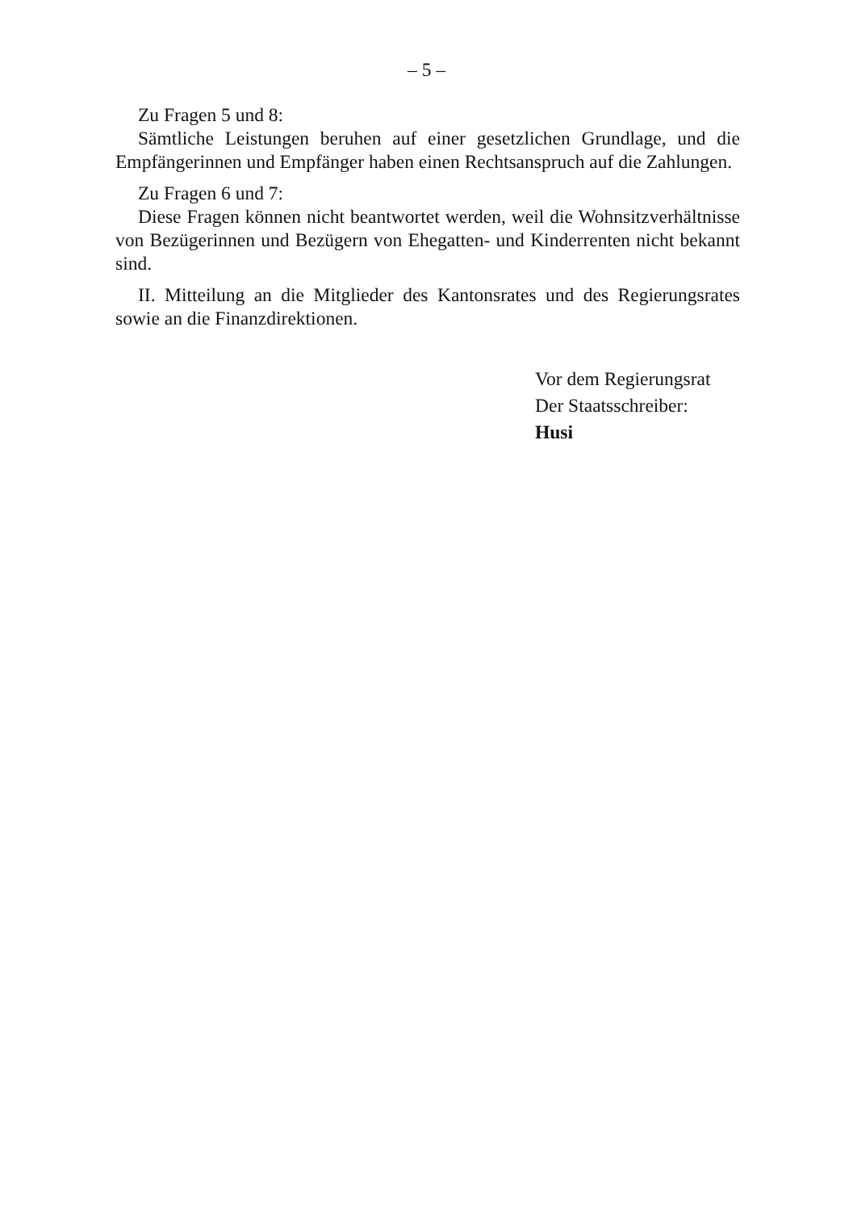– 5 –
Zu Fragen 5 und 8:
Sämtliche Leistungen beruhen auf einer gesetzlichen Grundlage, und die Empfängerinnen und Empfänger haben einen Rechtsanspruch auf die Zahlungen.
Zu Fragen 6 und 7:
Diese Fragen können nicht beantwortet werden, weil die Wohnsitzverhältnisse von Bezügerinnen und Bezügern von Ehegatten- und Kinderrenten nicht bekannt sind.
II. Mitteilung an die Mitglieder des Kantonsrates und des Regierungsrates sowie an die Finanzdirektionen.
Vor dem Regierungsrat
Der Staatsschreiber:
Husi